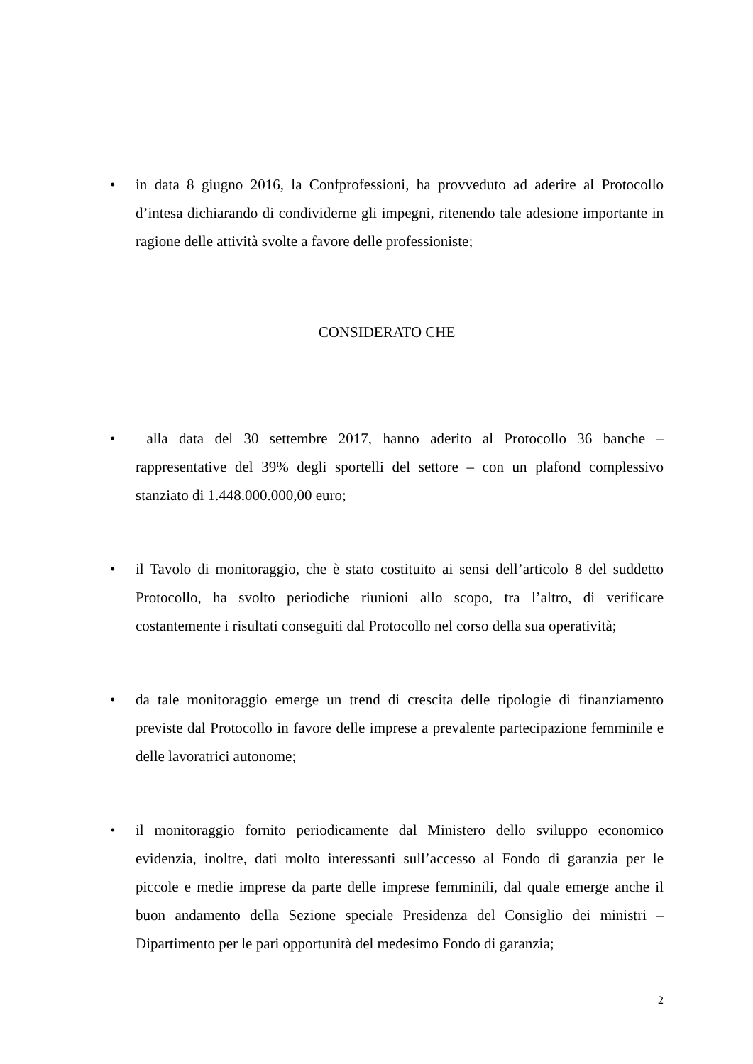• in data 8 giugno 2016, la Confprofessioni, ha provveduto ad aderire al Protocollo d’intesa dichiarando di condividerne gli impegni, ritenendo tale adesione importante in ragione delle attività svolte a favore delle professioniste;
CONSIDERATO CHE
• alla data del 30 settembre 2017, hanno aderito al Protocollo 36 banche – rappresentative del 39% degli sportelli del settore – con un plafond complessivo stanziato di 1.448.000.000,00 euro;
• il Tavolo di monitoraggio, che è stato costituito ai sensi dell’articolo 8 del suddetto Protocollo, ha svolto periodiche riunioni allo scopo, tra l’altro, di verificare costantemente i risultati conseguiti dal Protocollo nel corso della sua operatività;
• da tale monitoraggio emerge un trend di crescita delle tipologie di finanziamento previste dal Protocollo in favore delle imprese a prevalente partecipazione femminile e delle lavoratrici autonome;
• il monitoraggio fornito periodicamente dal Ministero dello sviluppo economico evidenzia, inoltre, dati molto interessanti sull’accesso al Fondo di garanzia per le piccole e medie imprese da parte delle imprese femminili, dal quale emerge anche il buon andamento della Sezione speciale Presidenza del Consiglio dei ministri – Dipartimento per le pari opportunità del medesimo Fondo di garanzia;
2